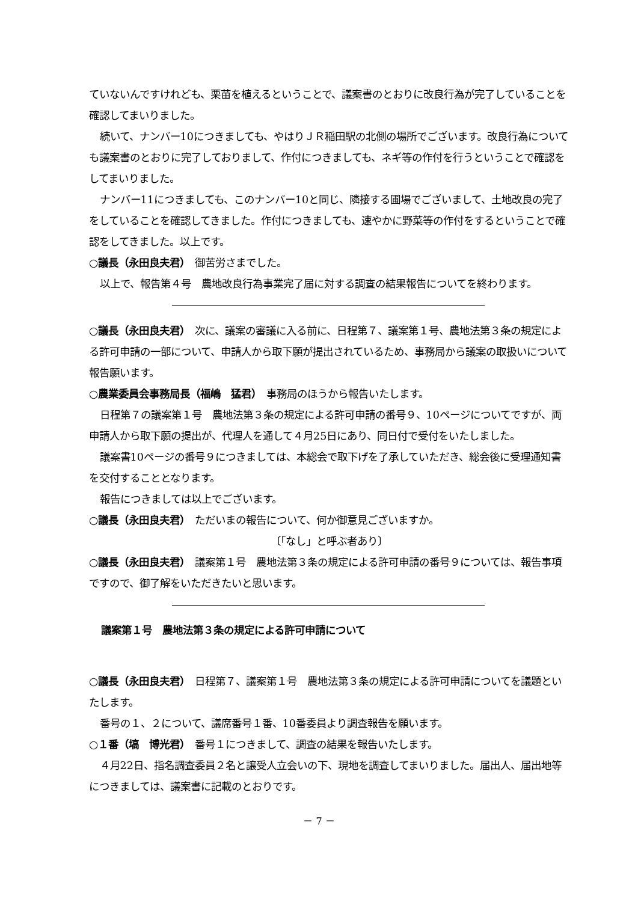ていないんですけれども、栗苗を植えるということで、議案書のとおりに改良行為が完了していることを確認してまいりました。
続いて、ナンバー10につきましても、やはりＪＲ稲田駅の北側の場所でございます。改良行為についても議案書のとおりに完了しておりまして、作付につきましても、ネギ等の作付を行うということで確認をしてまいりました。
ナンバー11につきましても、このナンバー10と同じ、隣接する圃場でございまして、土地改良の完了をしていることを確認してきました。作付につきましても、速やかに野菜等の作付をするということで確認をしてきました。以上です。
○議長（永田良夫君）　御苦労さまでした。
以上で、報告第４号　農地改良行為事業完了届に対する調査の結果報告についてを終わります。
○議長（永田良夫君）　次に、議案の審議に入る前に、日程第７、議案第１号、農地法第３条の規定による許可申請の一部について、申請人から取下願が提出されているため、事務局から議案の取扱いについて報告願います。
○農業委員会事務局長（福嶋　猛君）　事務局のほうから報告いたします。
日程第７の議案第１号　農地法第３条の規定による許可申請の番号９、10ページについてですが、両申請人から取下願の提出が、代理人を通して４月25日にあり、同日付で受付をいたしました。
議案書10ページの番号９につきましては、本総会で取下げを了承していただき、総会後に受理通知書を交付することとなります。
報告につきましては以上でございます。
○議長（永田良夫君）　ただいまの報告について、何か御意見ございますか。
〔「なし」と呼ぶ者あり〕
○議長（永田良夫君）　議案第１号　農地法第３条の規定による許可申請の番号９については、報告事項ですので、御了解をいただきたいと思います。
議案第１号　農地法第３条の規定による許可申請について
○議長（永田良夫君）　日程第７、議案第１号　農地法第３条の規定による許可申請についてを議題といたします。
番号の１、２について、議席番号１番、10番委員より調査報告を願います。
○１番（塙　博光君）　番号１につきまして、調査の結果を報告いたします。
４月22日、指名調査委員２名と譲受人立会いの下、現地を調査してまいりました。届出人、届出地等につきましては、議案書に記載のとおりです。
－ 7 －